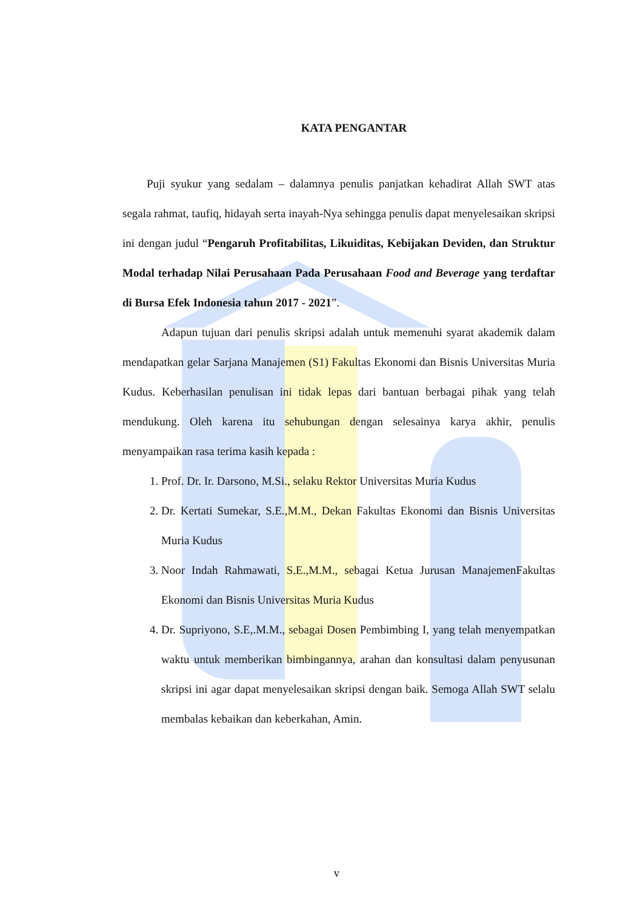KATA PENGANTAR
Puji syukur yang sedalam – dalamnya penulis panjatkan kehadirat Allah SWT atas segala rahmat, taufiq, hidayah serta inayah-Nya sehingga penulis dapat menyelesaikan skripsi ini dengan judul “Pengaruh Profitabilitas, Likuiditas, Kebijakan Deviden, dan Struktur Modal terhadap Nilai Perusahaan Pada Perusahaan Food and Beverage yang terdaftar di Bursa Efek Indonesia tahun 2017 - 2021”.
Adapun tujuan dari penulis skripsi adalah untuk memenuhi syarat akademik dalam mendapatkan gelar Sarjana Manajemen (S1) Fakultas Ekonomi dan Bisnis Universitas Muria Kudus. Keberhasilan penulisan ini tidak lepas dari bantuan berbagai pihak yang telah mendukung. Oleh karena itu sehubungan dengan selesainya karya akhir, penulis menyampaikan rasa terima kasih kepada :
1. Prof. Dr. Ir. Darsono, M.Si., selaku Rektor Universitas Muria Kudus
2. Dr. Kertati Sumekar, S.E.,M.M., Dekan Fakultas Ekonomi dan Bisnis Universitas Muria Kudus
3. Noor Indah Rahmawati, S.E.,M.M., sebagai Ketua Jurusan ManajemenFakultas Ekonomi dan Bisnis Universitas Muria Kudus
4. Dr. Supriyono, S.E,.M.M., sebagai Dosen Pembimbing I, yang telah menyempatkan waktu untuk memberikan bimbingannya, arahan dan konsultasi dalam penyusunan skripsi ini agar dapat menyelesaikan skripsi dengan baik. Semoga Allah SWT selalu membalas kebaikan dan keberkahan, Amin.
v